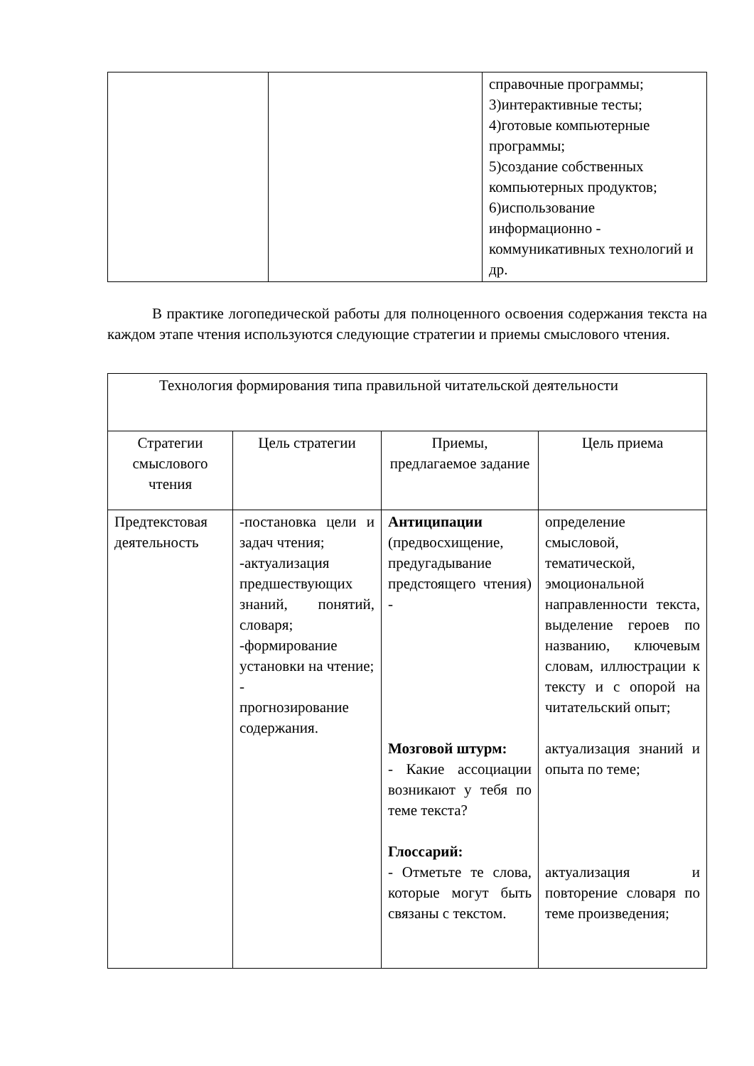| | | справочные программы; 3)интерактивные тесты; 4)готовые компьютерные программы; 5)создание собственных компьютерных продуктов; 6)использование информационно - коммуникативных технологий и др. |
В практике логопедической работы для полноценного освоения содержания текста на каждом этапе чтения используются следующие стратегии и приемы смыслового чтения.
| Технология формирования типа правильной читательской деятельности | | | |
| Стратегии смыслового чтения | Цель стратегии | Приемы, предлагаемое задание | Цель приема |
| Предтекстовая деятельность | -постановка цели и задач чтения; -актуализация предшествующих знаний, понятий, словаря; -формирование установки на чтение; - прогнозирование содержания. | Антиципации (предвосхищение, предугадывание предстоящего чтения) - Мозговой штурм: - Какие ассоциации возникают у тебя по теме текста? Глоссарий: - Отметьте те слова, которые могут быть связаны с текстом. | определение смысловой, тематической, эмоциональной направленности текста, выделение героев по названию, ключевым словам, иллюстрации к тексту и с опорой на читательский опыт; актуализация знаний и опыта по теме; актуализация и повторение словаря по теме произведения; |